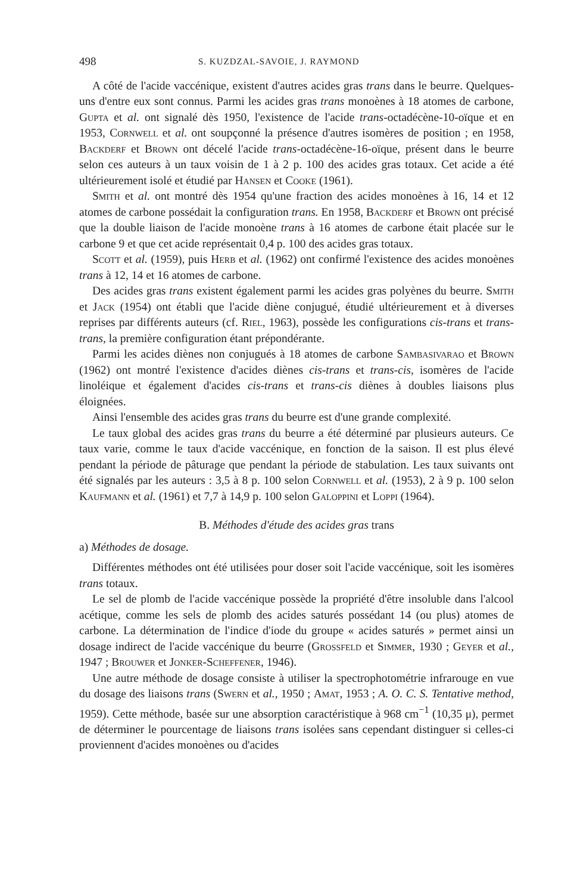498 S. KUZDZAL-SAVOIE, J. RAYMOND
A côté de l'acide vaccénique, existent d'autres acides gras trans dans le beurre. Quelques-uns d'entre eux sont connus. Parmi les acides gras trans monoènes à 18 atomes de carbone, Gupta et al. ont signalé dès 1950, l'existence de l'acide trans-octadécène-10-oïque et en 1953, Cornwell et al. ont soupçonné la présence d'autres isomères de position ; en 1958, Backderf et Brown ont décelé l'acide trans-octadécène-16-oïque, présent dans le beurre selon ces auteurs à un taux voisin de 1 à 2 p. 100 des acides gras totaux. Cet acide a été ultérieurement isolé et étudié par Hansen et Cooke (1961).
Smith et al. ont montré dès 1954 qu'une fraction des acides monoènes à 16, 14 et 12 atomes de carbone possédait la configuration trans. En 1958, Backderf et Brown ont précisé que la double liaison de l'acide monoène trans à 16 atomes de carbone était placée sur le carbone 9 et que cet acide représentait 0,4 p. 100 des acides gras totaux.
Scott et al. (1959), puis Herb et al. (1962) ont confirmé l'existence des acides monoènes trans à 12, 14 et 16 atomes de carbone.
Des acides gras trans existent également parmi les acides gras polyènes du beurre. Smith et Jack (1954) ont établi que l'acide diène conjugué, étudié ultérieurement et à diverses reprises par différents auteurs (cf. Riel, 1963), possède les configurations cis-trans et trans-trans, la première configuration étant prépondérante.
Parmi les acides diènes non conjugués à 18 atomes de carbone Sambasivarao et Brown (1962) ont montré l'existence d'acides diènes cis-trans et trans-cis, isomères de l'acide linoléique et également d'acides cis-trans et trans-cis diènes à doubles liaisons plus éloignées.
Ainsi l'ensemble des acides gras trans du beurre est d'une grande complexité.
Le taux global des acides gras trans du beurre a été déterminé par plusieurs auteurs. Ce taux varie, comme le taux d'acide vaccénique, en fonction de la saison. Il est plus élevé pendant la période de pâturage que pendant la période de stabulation. Les taux suivants ont été signalés par les auteurs : 3,5 à 8 p. 100 selon Cornwell et al. (1953), 2 à 9 p. 100 selon Kaufmann et al. (1961) et 7,7 à 14,9 p. 100 selon Galoppini et Loppi (1964).
B. Méthodes d'étude des acides gras trans
a) Méthodes de dosage.
Différentes méthodes ont été utilisées pour doser soit l'acide vaccénique, soit les isomères trans totaux.
Le sel de plomb de l'acide vaccénique possède la propriété d'être insoluble dans l'alcool acétique, comme les sels de plomb des acides saturés possédant 14 (ou plus) atomes de carbone. La détermination de l'indice d'iode du groupe « acides saturés » permet ainsi un dosage indirect de l'acide vaccénique du beurre (Grossfeld et Simmer, 1930 ; Geyer et al., 1947 ; Brouwer et Jonker-Scheffener, 1946).
Une autre méthode de dosage consiste à utiliser la spectrophotométrie infrarouge en vue du dosage des liaisons trans (Swern et al., 1950 ; Amat, 1953 ; A. O. C. S. Tentative method, 1959). Cette méthode, basée sur une absorption caractéristique à 968 cm<sup>−1</sup> (10,35 μ), permet de déterminer le pourcentage de liaisons trans isolées sans cependant distinguer si celles-ci proviennent d'acides monoènes ou d'acides